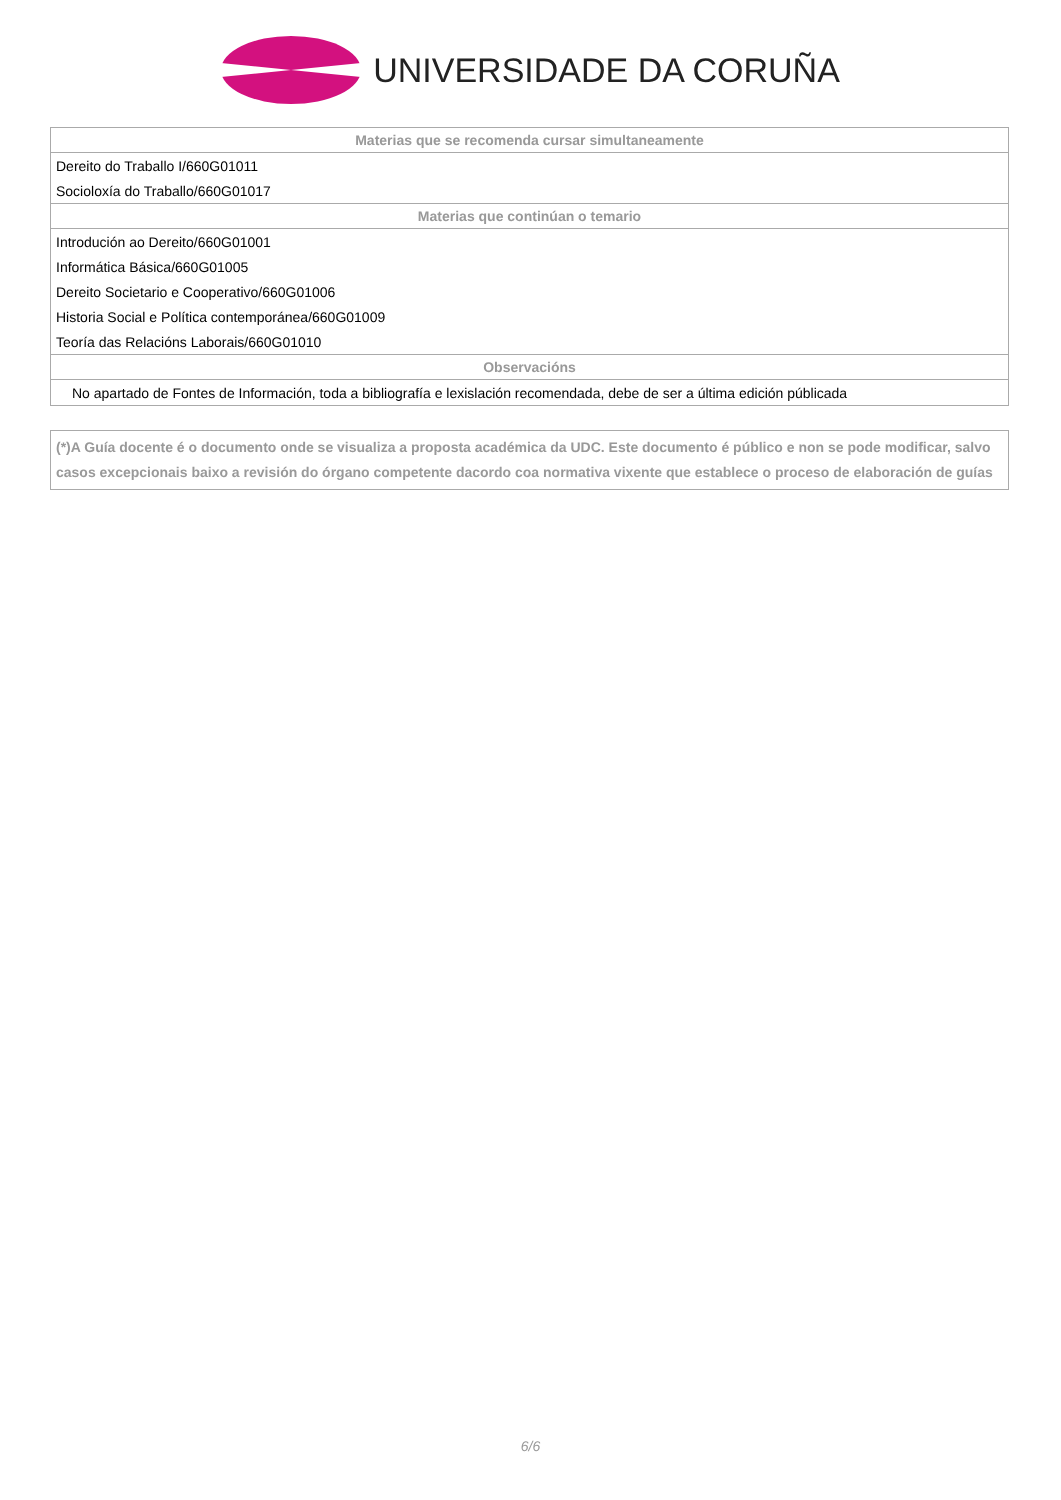UNIVERSIDADE DA CORUÑA
| Materias que se recomenda cursar simultaneamente |
| --- |
| Dereito do Traballo I/660G01011 |
| Socioloxía do Traballo/660G01017 |
| Materias que continúan o temario |
| Introdución ao Dereito/660G01001 |
| Informática Básica/660G01005 |
| Dereito Societario e Cooperativo/660G01006 |
| Historia Social e Política contemporánea/660G01009 |
| Teoría das Relacións Laborais/660G01010 |
| Observacións |
| No apartado de Fontes de Información, toda a bibliografía e lexislación recomendada, debe de ser a última edición públicada |
(*)A Guía docente é o documento onde se visualiza a proposta académica da UDC. Este documento é público e non se pode modificar, salvo casos excepcionais baixo a revisión do órgano competente dacordo coa normativa vixente que establece o proceso de elaboración de guías
6/6